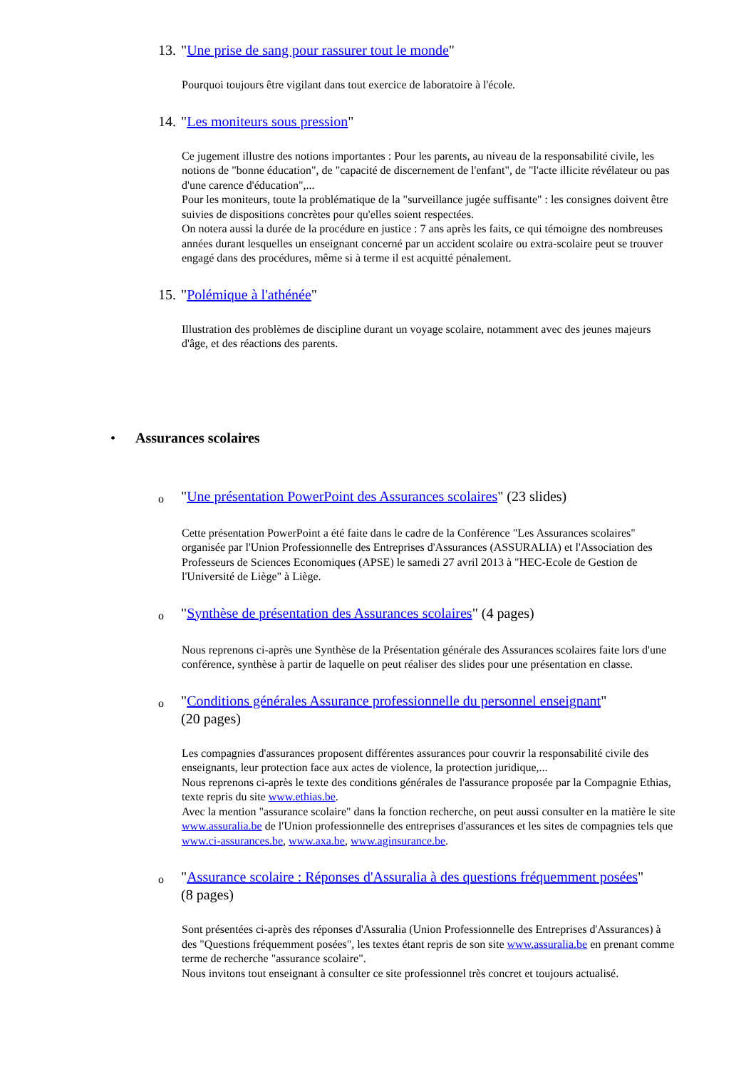13. "Une prise de sang pour rassurer tout le monde"
Pourquoi toujours être vigilant dans tout exercice de laboratoire à l'école.
14. "Les moniteurs sous pression"
Ce jugement illustre des notions importantes : Pour les parents, au niveau de la responsabilité civile, les notions de "bonne éducation", de "capacité de discernement de l'enfant", de "l'acte illicite révélateur ou pas d'une carence d'éducation",...
Pour les moniteurs, toute la problématique de la "surveillance jugée suffisante" : les consignes doivent être suivies de dispositions concrètes pour qu'elles soient respectées.
On notera aussi la durée de la procédure en justice : 7 ans après les faits, ce qui témoigne des nombreuses années durant lesquelles un enseignant concerné par un accident scolaire ou extra-scolaire peut se trouver engagé dans des procédures, même si à terme il est acquitté pénalement.
15. "Polémique à l'athénée"
Illustration des problèmes de discipline durant un voyage scolaire, notamment avec des jeunes majeurs d'âge, et des réactions des parents.
• Assurances scolaires
o "Une présentation PowerPoint des Assurances scolaires" (23 slides)
Cette présentation PowerPoint a été faite dans le cadre de la Conférence "Les Assurances scolaires" organisée par l'Union Professionnelle des Entreprises d'Assurances (ASSURALIA) et l'Association des Professeurs de Sciences Economiques (APSE) le samedi 27 avril 2013 à "HEC-Ecole de Gestion de l'Université de Liège" à Liège.
o "Synthèse de présentation des Assurances scolaires" (4 pages)
Nous reprenons ci-après une Synthèse de la Présentation générale des Assurances scolaires faite lors d'une conférence, synthèse à partir de laquelle on peut réaliser des slides pour une présentation en classe.
o "Conditions générales Assurance professionnelle du personnel enseignant"
(20 pages)
Les compagnies d'assurances proposent différentes assurances pour couvrir la responsabilité civile des enseignants, leur protection face aux actes de violence, la protection juridique,...
Nous reprenons ci-après le texte des conditions générales de l'assurance proposée par la Compagnie Ethias, texte repris du site www.ethias.be.
Avec la mention "assurance scolaire" dans la fonction recherche, on peut aussi consulter en la matière le site www.assuralia.be de l'Union professionnelle des entreprises d'assurances et les sites de compagnies tels que www.ci-assurances.be, www.axa.be, www.aginsurance.be.
o "Assurance scolaire : Réponses d'Assuralia à des questions fréquemment posées"
(8 pages)
Sont présentées ci-après des réponses d'Assuralia (Union Professionnelle des Entreprises d'Assurances) à des "Questions fréquemment posées", les textes étant repris de son site www.assuralia.be en prenant comme terme de recherche "assurance scolaire".
Nous invitons tout enseignant à consulter ce site professionnel très concret et toujours actualisé.